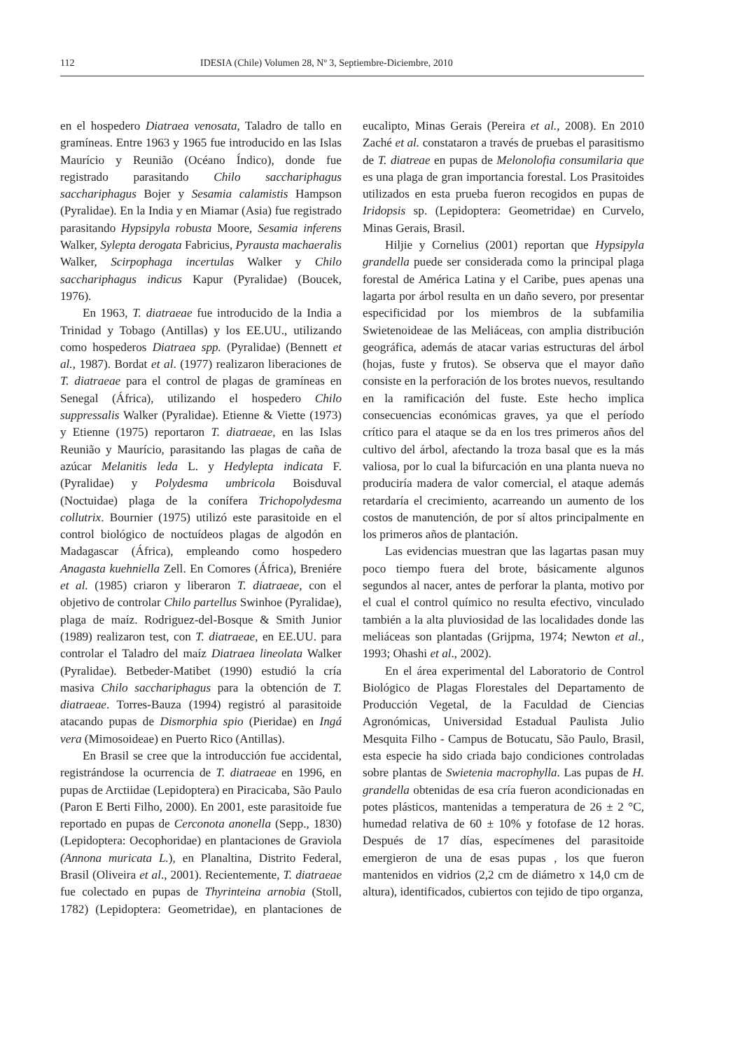112 IDESIA (Chile) Volumen 28, Nº 3, Septiembre-Diciembre, 2010
en el hospedero Diatraea venosata, Taladro de tallo en gramíneas. Entre 1963 y 1965 fue introducido en las Islas Maurício y Reunião (Océano Índico), donde fue registrado parasitando Chilo sacchariphagus sacchariphagus Bojer y Sesamia calamistis Hampson (Pyralidae). En la India y en Miamar (Asia) fue registrado parasitando Hypsipyla robusta Moore, Sesamia inferens Walker, Sylepta derogata Fabricius, Pyrausta machaeralis Walker, Scirpophaga incertulas Walker y Chilo sacchariphagus indicus Kapur (Pyralidae) (Boucek, 1976).
En 1963, T. diatraeae fue introducido de la India a Trinidad y Tobago (Antillas) y los EE.UU., utilizando como hospederos Diatraea spp. (Pyralidae) (Bennett et al., 1987). Bordat et al. (1977) realizaron liberaciones de T. diatraeae para el control de plagas de gramíneas en Senegal (África), utilizando el hospedero Chilo suppressalis Walker (Pyralidae). Etienne & Viette (1973) y Etienne (1975) reportaron T. diatraeae, en las Islas Reunião y Maurício, parasitando las plagas de caña de azúcar Melanitis leda L. y Hedylepta indicata F. (Pyralidae) y Polydesma umbricola Boisduval (Noctuidae) plaga de la conífera Trichopolydesma collutrix. Bournier (1975) utilizó este parasitoide en el control biológico de noctuídeos plagas de algodón en Madagascar (África), empleando como hospedero Anagasta kuehniella Zell. En Comores (África), Breniére et al. (1985) criaron y liberaron T. diatraeae, con el objetivo de controlar Chilo partellus Swinhoe (Pyralidae), plaga de maíz. Rodriguez-del-Bosque & Smith Junior (1989) realizaron test, con T. diatraeae, en EE.UU. para controlar el Taladro del maíz Diatraea lineolata Walker (Pyralidae). Betbeder-Matibet (1990) estudió la cría masiva Chilo sacchariphagus para la obtención de T. diatraeae. Torres-Bauza (1994) registró al parasitoide atacando pupas de Dismorphia spio (Pieridae) en Ingá vera (Mimosoideae) en Puerto Rico (Antillas).
En Brasil se cree que la introducción fue accidental, registrándose la ocurrencia de T. diatraeae en 1996, en pupas de Arctiidae (Lepidoptera) en Piracicaba, São Paulo (Paron E Berti Filho, 2000). En 2001, este parasitoide fue reportado en pupas de Cerconota anonella (Sepp., 1830) (Lepidoptera: Oecophoridae) en plantaciones de Graviola (Annona muricata L.), en Planaltina, Distrito Federal, Brasil (Oliveira et al., 2001). Recientemente, T. diatraeae fue colectado en pupas de Thyrinteina arnobia (Stoll, 1782) (Lepidoptera: Geometridae), en plantaciones de eucalipto, Minas Gerais (Pereira et al., 2008). En 2010 Zaché et al. constataron a través de pruebas el parasitismo de T. diatreae en pupas de Melonolofia consumilaria que es una plaga de gran importancia forestal. Los Prasitoides utilizados en esta prueba fueron recogidos en pupas de Iridopsis sp. (Lepidoptera: Geometridae) en Curvelo, Minas Gerais, Brasil.
Hiljie y Cornelius (2001) reportan que Hypsipyla grandella puede ser considerada como la principal plaga forestal de América Latina y el Caribe, pues apenas una lagarta por árbol resulta en un daño severo, por presentar especificidad por los miembros de la subfamilia Swietenoideae de las Meliáceas, con amplia distribución geográfica, además de atacar varias estructuras del árbol (hojas, fuste y frutos). Se observa que el mayor daño consiste en la perforación de los brotes nuevos, resultando en la ramificación del fuste. Este hecho implica consecuencias económicas graves, ya que el período crítico para el ataque se da en los tres primeros años del cultivo del árbol, afectando la troza basal que es la más valiosa, por lo cual la bifurcación en una planta nueva no produciría madera de valor comercial, el ataque además retardaría el crecimiento, acarreando un aumento de los costos de manutención, de por sí altos principalmente en los primeros años de plantación.
Las evidencias muestran que las lagartas pasan muy poco tiempo fuera del brote, básicamente algunos segundos al nacer, antes de perforar la planta, motivo por el cual el control químico no resulta efectivo, vinculado también a la alta pluviosidad de las localidades donde las meliáceas son plantadas (Grijpma, 1974; Newton et al., 1993; Ohashi et al., 2002).
En el área experimental del Laboratorio de Control Biológico de Plagas Florestales del Departamento de Producción Vegetal, de la Faculdad de Ciencias Agronómicas, Universidad Estadual Paulista Julio Mesquita Filho - Campus de Botucatu, São Paulo, Brasil, esta especie ha sido criada bajo condiciones controladas sobre plantas de Swietenia macrophylla. Las pupas de H. grandella obtenidas de esa cría fueron acondicionadas en potes plásticos, mantenidas a temperatura de 26 ± 2 °C, humedad relativa de 60 ± 10% y fotofase de 12 horas. Después de 17 días, especímenes del parasitoide emergieron de una de esas pupas , los que fueron mantenidos en vidrios (2,2 cm de diámetro x 14,0 cm de altura), identificados, cubiertos con tejido de tipo organza,